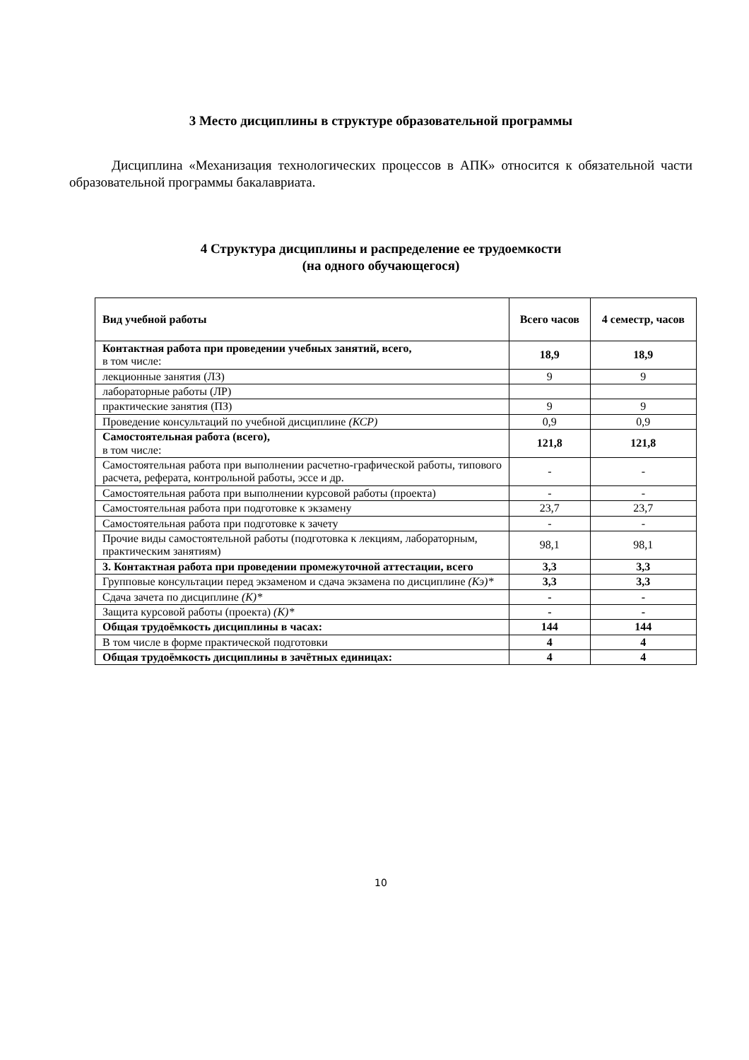3 Место дисциплины в структуре образовательной программы
Дисциплина «Механизация технологических процессов в АПК» относится к обязательной части образовательной программы бакалавриата.
4 Структура дисциплины и распределение ее трудоемкости
(на одного обучающегося)
| Вид учебной работы | Всего часов | 4 семестр, часов |
| --- | --- | --- |
| Контактная работа при проведении учебных занятий, всего, в том числе: | 18,9 | 18,9 |
| лекционные занятия (ЛЗ) | 9 | 9 |
| лабораторные работы (ЛР) | | |
| практические занятия (ПЗ) | 9 | 9 |
| Проведение консультаций по учебной дисциплине (КСР) | 0,9 | 0,9 |
| Самостоятельная работа (всего), в том числе: | 121,8 | 121,8 |
| Самостоятельная работа при выполнении расчетно-графической работы, типового расчета, реферата, контрольной работы, эссе и др. | - | - |
| Самостоятельная работа при выполнении курсовой работы (проекта) | - | - |
| Самостоятельная работа при подготовке к экзамену | 23,7 | 23,7 |
| Самостоятельная работа при подготовке к зачету | - | - |
| Прочие виды самостоятельной работы (подготовка к лекциям, лабораторным, практическим занятиям) | 98,1 | 98,1 |
| 3. Контактная работа при проведении промежуточной аттестации, всего | 3,3 | 3,3 |
| Групповые консультации перед экзаменом и сдача экзамена по дисциплине (Кэ)* | 3,3 | 3,3 |
| Сдача зачета по дисциплине (К)* | - | - |
| Защита курсовой работы (проекта) (К)* | - | - |
| Общая трудоёмкость дисциплины в часах: | 144 | 144 |
| В том числе в форме практической подготовки | 4 | 4 |
| Общая трудоёмкость дисциплины в зачётных единицах: | 4 | 4 |
10